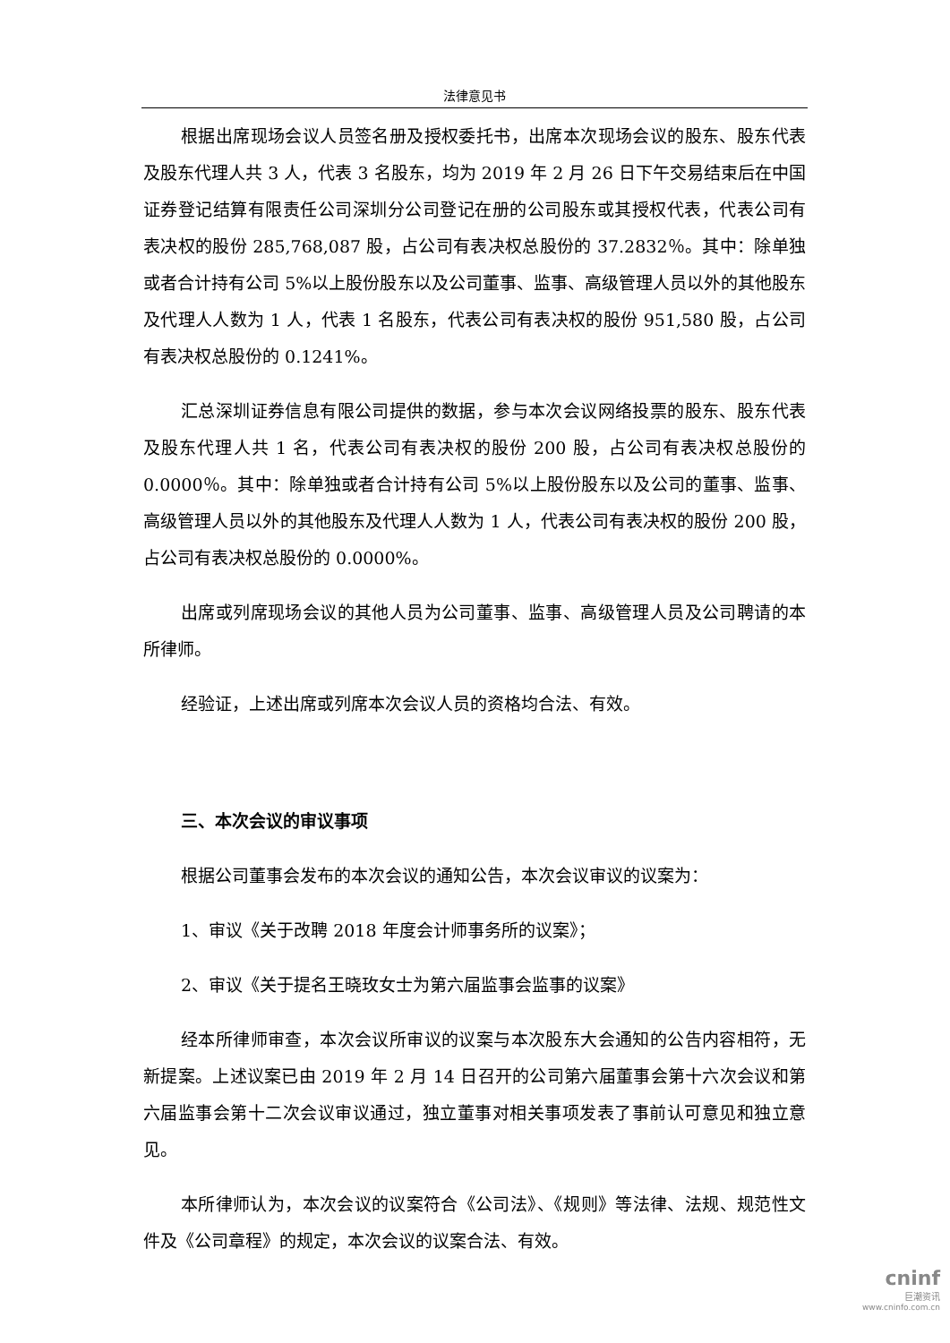法律意见书
根据出席现场会议人员签名册及授权委托书，出席本次现场会议的股东、股东代表及股东代理人共 3 人，代表 3 名股东，均为 2019 年 2 月 26 日下午交易结束后在中国证券登记结算有限责任公司深圳分公司登记在册的公司股东或其授权代表，代表公司有表决权的股份 285,768,087 股，占公司有表决权总股份的 37.2832％。其中：除单独或者合计持有公司 5%以上股份股东以及公司董事、监事、高级管理人员以外的其他股东及代理人人数为 1 人，代表 1 名股东，代表公司有表决权的股份 951,580 股，占公司有表决权总股份的 0.1241%。
汇总深圳证券信息有限公司提供的数据，参与本次会议网络投票的股东、股东代表及股东代理人共 1 名，代表公司有表决权的股份 200 股，占公司有表决权总股份的 0.0000％。其中：除单独或者合计持有公司 5%以上股份股东以及公司的董事、监事、高级管理人员以外的其他股东及代理人人数为 1 人，代表公司有表决权的股份 200 股，占公司有表决权总股份的 0.0000%。
出席或列席现场会议的其他人员为公司董事、监事、高级管理人员及公司聘请的本所律师。
经验证，上述出席或列席本次会议人员的资格均合法、有效。
三、本次会议的审议事项
根据公司董事会发布的本次会议的通知公告，本次会议审议的议案为：
1、审议《关于改聘 2018 年度会计师事务所的议案》；
2、审议《关于提名王晓玫女士为第六届监事会监事的议案》
经本所律师审查，本次会议所审议的议案与本次股东大会通知的公告内容相符，无新提案。上述议案已由 2019 年 2 月 14 日召开的公司第六届董事会第十六次会议和第六届监事会第十二次会议审议通过，独立董事对相关事项发表了事前认可意见和独立意见。
本所律师认为，本次会议的议案符合《公司法》、《规则》等法律、法规、规范性文件及《公司章程》的规定，本次会议的议案合法、有效。
cninf
巨潮资讯
www.cninfo.com.cn